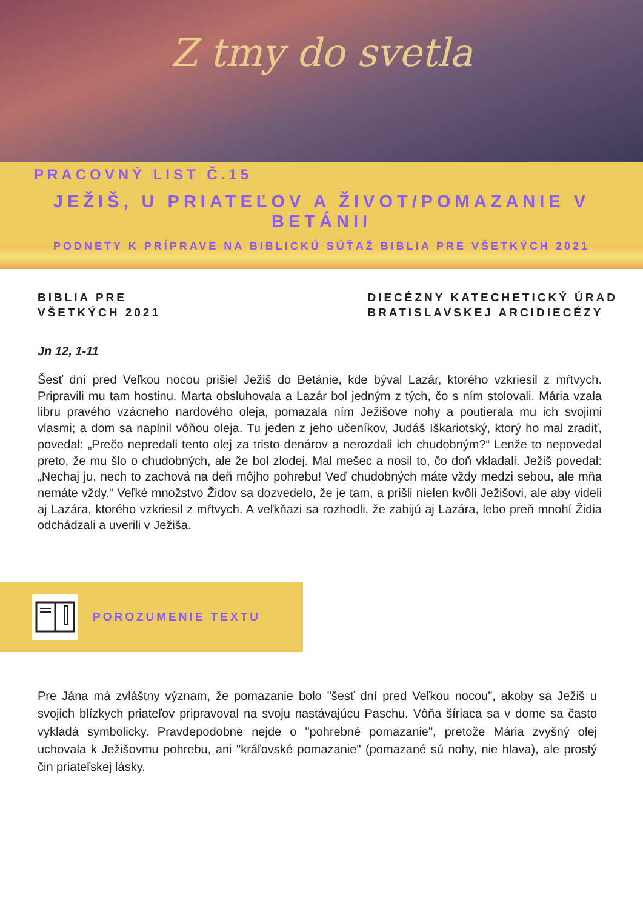Z tmy do svetla
PRACOVNÝ LIST Č.15
JEŽIŠ, U PRIATEĽOV A ŽIVOT/POMAZANIE V BETÁNII
PODNETY K PRÍPRAVE NA BIBLICKÚ SÚŤAŽ BIBLIA PRE VŠETKÝCH 2021
BIBLIA PRE
VŠETKÝCH 2021
DIECÉZNY KATECHETICKÝ ÚRAD
BRATISLAVSKEJ ARCIDIECÉZY
Jn 12, 1-11
Šesť dní pred Veľkou nocou prišiel Ježiš do Betánie, kde býval Lazár, ktorého vzkriesil z mŕtvych. Pripravili mu tam hostinu. Marta obsluhovala a Lazár bol jedným z tých, čo s ním stolovali. Mária vzala libru pravého vzácneho nardového oleja, pomazala ním Ježišove nohy a poutierala mu ich svojimi vlasmi; a dom sa naplnil vôňou oleja. Tu jeden z jeho učeníkov, Judáš Iškariotský, ktorý ho mal zradiť, povedal: „Prečo nepredali tento olej za tristo denárov a nerozdali ich chudobným?“ Lenže to nepovedal preto, že mu šlo o chudobných, ale že bol zlodej. Mal mešec a nosil to, čo doň vkladali. Ježiš povedal: „Nechaj ju, nech to zachová na deň môjho pohrebu! Veď chudobných máte vždy medzi sebou, ale mňa nemáte vždy.“ Veľké množstvo Židov sa dozvedelo, že je tam, a prišli nielen kvôli Ježišovi, ale aby videli aj Lazára, ktorého vzkriesil z mŕtvych. A veľkňazi sa rozhodli, že zabijú aj Lazára, lebo preň mnohí Židia odchádzali a uverili v Ježiša.
POROZUMENIE TEXTU
Pre Jána má zvláštny význam, že pomazanie bolo "šesť dní pred Veľkou nocou", akoby sa Ježiš u svojich blízkych priateľov pripravoval na svoju nastávajúcu Paschu. Vôňa šíriaca sa v dome sa často vykladá symbolicky. Pravdepodobne nejde o "pohrebné pomazanie", pretože Mária zvyšný olej uchovala k Ježišovmu pohrebu, ani "kráľovské pomazanie" (pomazané sú nohy, nie hlava), ale prostý čin priateľskej lásky.